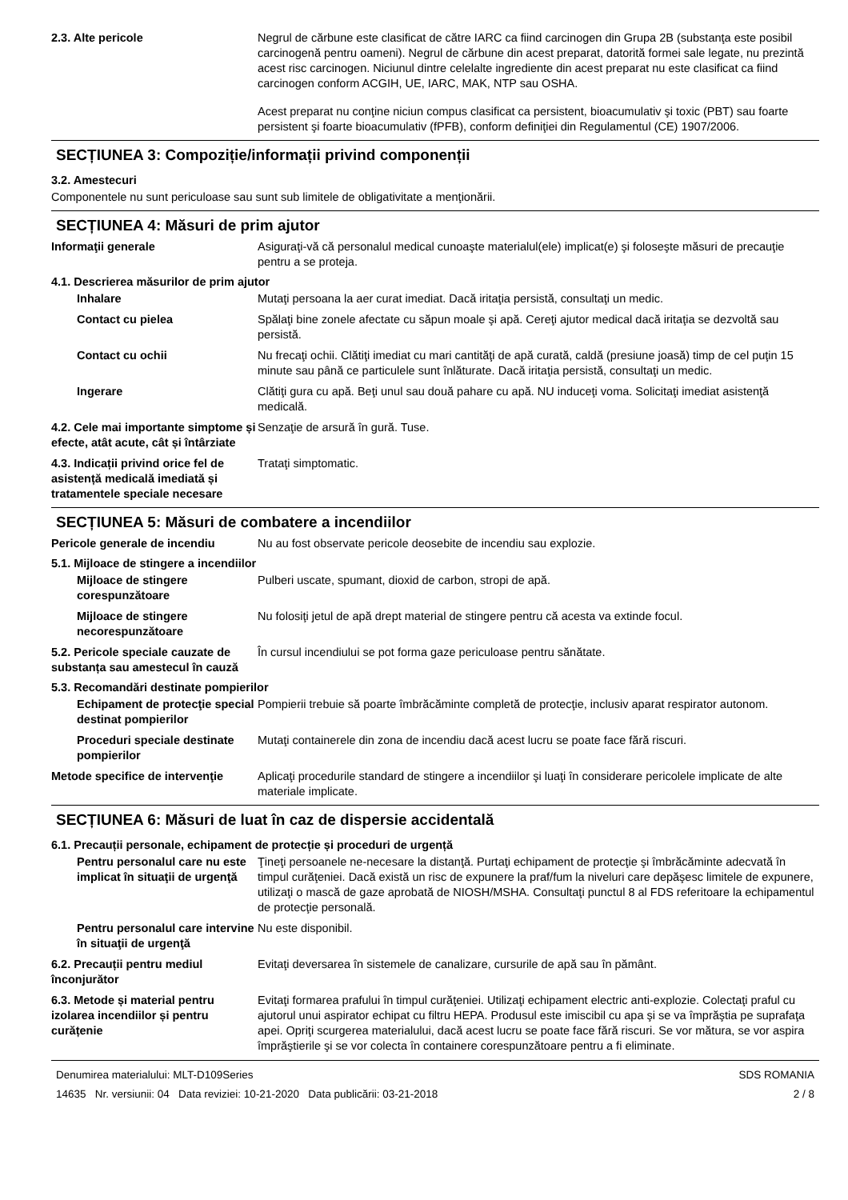2.3. Alte pericole Negrul de cărbune este clasificat de către IARC ca fiind carcinogen din Grupa 2B (substanţa este posibil carcinogenă pentru oameni). Negrul de cărbune din acest preparat, datorită formei sale legate, nu prezintă acest risc carcinogen. Niciunul dintre celelalte ingrediente din acest preparat nu este clasificat ca fiind carcinogen conform ACGIH, UE, IARC, MAK, NTP sau OSHA.
Acest preparat nu conţine niciun compus clasificat ca persistent, bioacumulativ şi toxic (PBT) sau foarte persistent şi foarte bioacumulativ (fPFB), conform definiţiei din Regulamentul (CE) 1907/2006.
SECȚIUNEA 3: Compoziție/informații privind componenții
3.2. Amestecuri
Componentele nu sunt periculoase sau sunt sub limitele de obligativitate a menţionării.
SECȚIUNEA 4: Măsuri de prim ajutor
Informaţii generale Asiguraţi-vă că personalul medical cunoaşte materialul(ele) implicat(e) şi foloseşte măsuri de precauţie pentru a se proteja.
4.1. Descrierea măsurilor de prim ajutor
Inhalare Mutaţi persoana la aer curat imediat. Dacă iritaţia persistă, consultaţi un medic.
Contact cu pielea Spălaţi bine zonele afectate cu săpun moale şi apă. Cereţi ajutor medical dacă iritaţia se dezvoltă sau persistă.
Contact cu ochii Nu frecaţi ochii. Clătiţi imediat cu mari cantităţi de apă curată, caldă (presiune joasă) timp de cel puţin 15 minute sau până ce particulele sunt înlăturate. Dacă iritaţia persistă, consultaţi un medic.
Ingerare Clătiţi gura cu apă. Beţi unul sau două pahare cu apă. NU induceţi voma. Solicitaţi imediat asistenţă medicală.
4.2. Cele mai importante simptome și efecte, atât acute, cât și întârziate
Senzaţie de arsură în gură. Tuse.
4.3. Indicații privind orice fel de asistență medicală imediată și tratamentele speciale necesare
Trataţi simptomatic.
SECȚIUNEA 5: Măsuri de combatere a incendiilor
Pericole generale de incendiu Nu au fost observate pericole deosebite de incendiu sau explozie.
5.1. Mijloace de stingere a incendiilor
Mijloace de stingere corespunzătoare
Pulberi uscate, spumant, dioxid de carbon, stropi de apă.
Mijloace de stingere necorespunzătoare
Nu folosiţi jetul de apă drept material de stingere pentru că acesta va extinde focul.
5.2. Pericole speciale cauzate de substanța sau amestecul în cauză
În cursul incendiului se pot forma gaze periculoase pentru sănătate.
5.3. Recomandări destinate pompierilor
Echipament de protecţie special destinat pompierilor
Pompierii trebuie să poarte îmbrăcăminte completă de protecţie, inclusiv aparat respirator autonom.
Proceduri speciale destinate pompierilor
Mutaţi containerele din zona de incendiu dacă acest lucru se poate face fără riscuri.
Metode specifice de intervenţie
Aplicaţi procedurile standard de stingere a incendiilor şi luaţi în considerare pericolele implicate de alte materiale implicate.
SECȚIUNEA 6: Măsuri de luat în caz de dispersie accidentală
6.1. Precauții personale, echipament de protecție și proceduri de urgență
Pentru personalul care nu este implicat în situaţii de urgenţă
Ţineţi persoanele ne-necesare la distanţă. Purtaţi echipament de protecţie şi îmbrăcăminte adecvată în timpul curăţeniei. Dacă există un risc de expunere la praf/fum la niveluri care depăşesc limitele de expunere, utilizaţi o mască de gaze aprobată de NIOSH/MSHA. Consultaţi punctul 8 al FDS referitoare la echipamentul de protecţie personală.
Pentru personalul care intervine în situaţii de urgenţă
Nu este disponibil.
6.2. Precauții pentru mediul înconjurător
Evitaţi deversarea în sistemele de canalizare, cursurile de apă sau în pământ.
6.3. Metode și material pentru izolarea incendiilor și pentru curățenie
Evitaţi formarea prafului în timpul curăţeniei. Utilizaţi echipament electric anti-explozie. Colectaţi praful cu ajutorul unui aspirator echipat cu filtru HEPA. Produsul este imiscibil cu apa şi se va împrăştia pe suprafaţa apei. Opriţi scurgerea materialului, dacă acest lucru se poate face fără riscuri. Se vor mătura, se vor aspira împrăştierile şi se vor colecta în containere corespunzătoare pentru a fi eliminate.
Denumirea materialului: MLT-D109Series
14635 Nr. versiunii: 04 Data reviziei: 10-21-2020 Data publicării: 03-21-2018
SDS ROMANIA
2 / 8